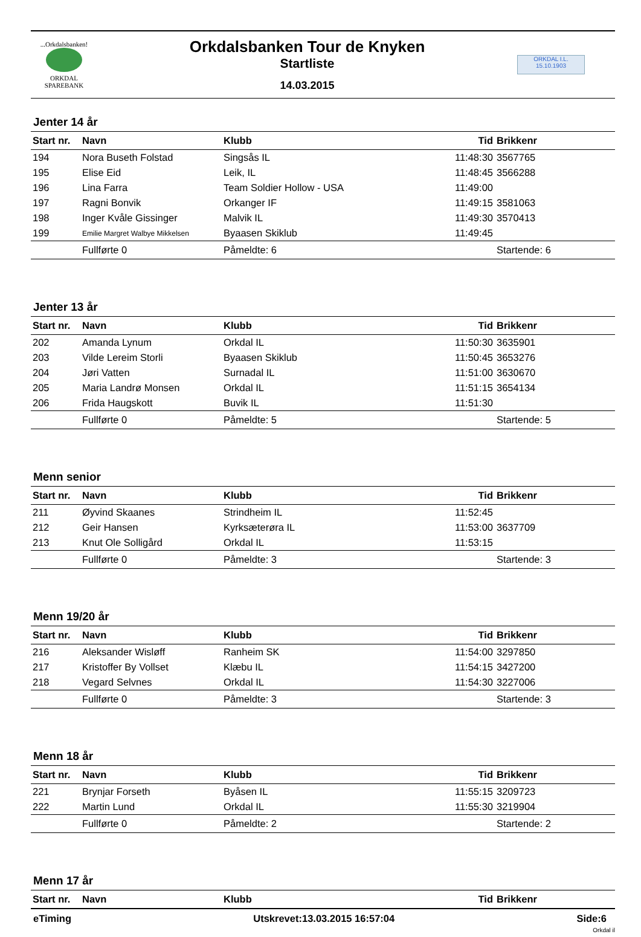...Orkdalsbanken!
ORKDAL
SPAREBANK
Orkdalsbanken Tour de Knyken
Startliste
14.03.2015
ORKDAL I.L.
15.10.1903
Jenter 14 år
| Start nr. | Navn | Klubb | Tid | Brikkenr |
| --- | --- | --- | --- | --- |
| 194 | Nora Buseth Folstad | Singsås IL | 11:48:30 | 3567765 |
| 195 | Elise Eid | Leik, IL | 11:48:45 | 3566288 |
| 196 | Lina Farra | Team Soldier Hollow - USA | 11:49:00 | |
| 197 | Ragni Bonvik | Orkanger IF | 11:49:15 | 3581063 |
| 198 | Inger Kvåle Gissinger | Malvik IL | 11:49:30 | 3570413 |
| 199 | Emilie Margret Walbye Mikkelsen | Byaasen Skiklub | 11:49:45 | |
| | Fullførte 0 | Påmeldte: 6 | | Startende: 6 |
Jenter 13 år
| Start nr. | Navn | Klubb | Tid | Brikkenr |
| --- | --- | --- | --- | --- |
| 202 | Amanda Lynum | Orkdal IL | 11:50:30 | 3635901 |
| 203 | Vilde Lereim Storli | Byaasen Skiklub | 11:50:45 | 3653276 |
| 204 | Jøri Vatten | Surnadal IL | 11:51:00 | 3630670 |
| 205 | Maria Landrø Monsen | Orkdal IL | 11:51:15 | 3654134 |
| 206 | Frida Haugskott | Buvik IL | 11:51:30 | |
| | Fullførte 0 | Påmeldte: 5 | | Startende: 5 |
Menn senior
| Start nr. | Navn | Klubb | Tid | Brikkenr |
| --- | --- | --- | --- | --- |
| 211 | Øyvind Skaanes | Strindheim IL | 11:52:45 | |
| 212 | Geir Hansen | Kyrksæterøra IL | 11:53:00 | 3637709 |
| 213 | Knut Ole Solligård | Orkdal IL | 11:53:15 | |
| | Fullførte 0 | Påmeldte: 3 | | Startende: 3 |
Menn 19/20 år
| Start nr. | Navn | Klubb | Tid | Brikkenr |
| --- | --- | --- | --- | --- |
| 216 | Aleksander Wisløff | Ranheim SK | 11:54:00 | 3297850 |
| 217 | Kristoffer By Vollset | Klæbu IL | 11:54:15 | 3427200 |
| 218 | Vegard Selvnes | Orkdal IL | 11:54:30 | 3227006 |
| | Fullførte 0 | Påmeldte: 3 | | Startende: 3 |
Menn 18 år
| Start nr. | Navn | Klubb | Tid | Brikkenr |
| --- | --- | --- | --- | --- |
| 221 | Brynjar Forseth | Byåsen IL | 11:55:15 | 3209723 |
| 222 | Martin Lund | Orkdal IL | 11:55:30 | 3219904 |
| | Fullførte 0 | Påmeldte: 2 | | Startende: 2 |
Menn 17 år
| Start nr. | Navn | Klubb | Tid | Brikkenr |
| --- | --- | --- | --- | --- |
eTiming Utskrevet:13.03.2015 16:57:04 Side:6
Orkdal il